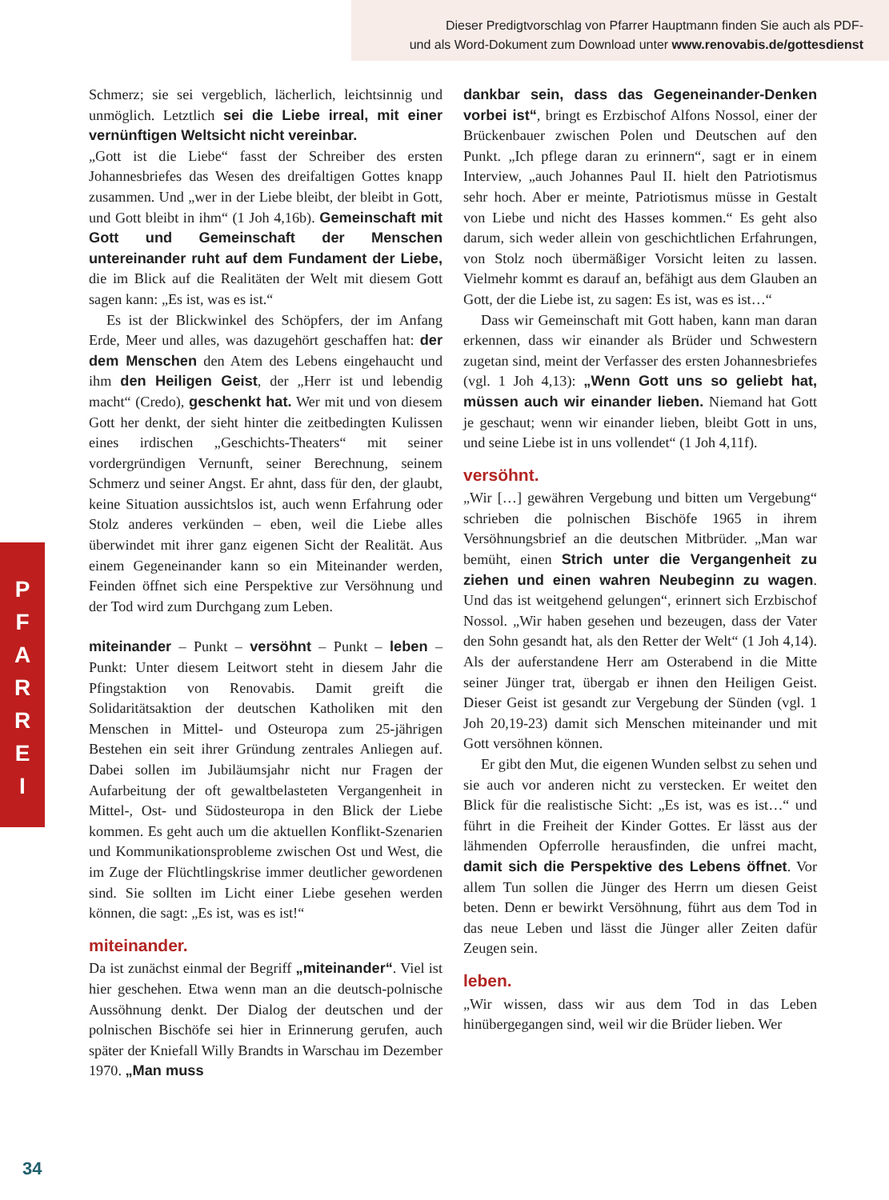Dieser Predigtvorschlag von Pfarrer Hauptmann finden Sie auch als PDF-
und als Word-Dokument zum Download unter www.renovabis.de/gottesdienst
P
F
A
R
R
E
I
Schmerz; sie sei vergeblich, lächerlich, leichtsinnig und unmöglich. Letztlich sei die Liebe irreal, mit einer vernünftigen Weltsicht nicht vereinbar.
„Gott ist die Liebe“ fasst der Schreiber des ersten Johannesbriefes das Wesen des dreifaltigen Gottes knapp zusammen. Und „wer in der Liebe bleibt, der bleibt in Gott, und Gott bleibt in ihm“ (1 Joh 4,16b). Gemeinschaft mit Gott und Gemeinschaft der Menschen untereinander ruht auf dem Fundament der Liebe, die im Blick auf die Realitäten der Welt mit diesem Gott sagen kann: „Es ist, was es ist.“
Es ist der Blickwinkel des Schöpfers, der im Anfang Erde, Meer und alles, was dazugehört geschaffen hat: der dem Menschen den Atem des Lebens eingehaucht und ihm den Heiligen Geist, der „Herr ist und lebendig macht“ (Credo), geschenkt hat. Wer mit und von diesem Gott her denkt, der sieht hinter die zeitbedingten Kulissen eines irdischen „Geschichts-Theaters“ mit seiner vordergründigen Vernunft, seiner Berechnung, seinem Schmerz und seiner Angst. Er ahnt, dass für den, der glaubt, keine Situation aussichtslos ist, auch wenn Erfahrung oder Stolz anderes verkünden – eben, weil die Liebe alles überwindet mit ihrer ganz eigenen Sicht der Realität. Aus einem Gegeneinander kann so ein Miteinander werden, Feinden öffnet sich eine Perspektive zur Versöhnung und der Tod wird zum Durchgang zum Leben.
miteinander – Punkt – versöhnt – Punkt – leben – Punkt: Unter diesem Leitwort steht in diesem Jahr die Pfingstaktion von Renovabis. Damit greift die Solidaritätsaktion der deutschen Katholiken mit den Menschen in Mittel- und Osteuropa zum 25-jährigen Bestehen ein seit ihrer Gründung zentrales Anliegen auf. Dabei sollen im Jubiläumsjahr nicht nur Fragen der Aufarbeitung der oft gewaltbelasteten Vergangenheit in Mittel-, Ost- und Südosteuropa in den Blick der Liebe kommen. Es geht auch um die aktuellen Konflikt-Szenarien und Kommunikationsprobleme zwischen Ost und West, die im Zuge der Flüchtlingskrise immer deutlicher gewordenen sind. Sie sollten im Licht einer Liebe gesehen werden können, die sagt: „Es ist, was es ist!“
miteinander.
Da ist zunächst einmal der Begriff „miteinander“. Viel ist hier geschehen. Etwa wenn man an die deutsch-polnische Aussöhnung denkt. Der Dialog der deutschen und der polnischen Bischöfe sei hier in Erinnerung gerufen, auch später der Kniefall Willy Brandts in Warschau im Dezember 1970. „Man muss
dankbar sein, dass das Gegeneinander-Denken vorbei ist“, bringt es Erzbischof Alfons Nossol, einer der Brückenbauer zwischen Polen und Deutschen auf den Punkt. „Ich pflege daran zu erinnern“, sagt er in einem Interview, „auch Johannes Paul II. hielt den Patriotismus sehr hoch. Aber er meinte, Patriotismus müsse in Gestalt von Liebe und nicht des Hasses kommen.“ Es geht also darum, sich weder allein von geschichtlichen Erfahrungen, von Stolz noch übermäßiger Vorsicht leiten zu lassen. Vielmehr kommt es darauf an, befähigt aus dem Glauben an Gott, der die Liebe ist, zu sagen: Es ist, was es ist…“
Dass wir Gemeinschaft mit Gott haben, kann man daran erkennen, dass wir einander als Brüder und Schwestern zugetan sind, meint der Verfasser des ersten Johannesbriefes (vgl. 1 Joh 4,13): „Wenn Gott uns so geliebt hat, müssen auch wir einander lieben. Niemand hat Gott je geschaut; wenn wir einander lieben, bleibt Gott in uns, und seine Liebe ist in uns vollendet“ (1 Joh 4,11f).
versöhnt.
„Wir […] gewähren Vergebung und bitten um Vergebung“ schrieben die polnischen Bischöfe 1965 in ihrem Versöhnungsbrief an die deutschen Mitbrüder. „Man war bemüht, einen Strich unter die Vergangenheit zu ziehen und einen wahren Neubeginn zu wagen. Und das ist weitgehend gelungen“, erinnert sich Erzbischof Nossol. „Wir haben gesehen und bezeugen, dass der Vater den Sohn gesandt hat, als den Retter der Welt“ (1 Joh 4,14). Als der auferstandene Herr am Osterabend in die Mitte seiner Jünger trat, übergab er ihnen den Heiligen Geist. Dieser Geist ist gesandt zur Vergebung der Sünden (vgl. 1 Joh 20,19-23) damit sich Menschen miteinander und mit Gott versöhnen können.
Er gibt den Mut, die eigenen Wunden selbst zu sehen und sie auch vor anderen nicht zu verstecken. Er weitet den Blick für die realistische Sicht: „Es ist, was es ist…“ und führt in die Freiheit der Kinder Gottes. Er lässt aus der lähmenden Opferrolle herausfinden, die unfrei macht, damit sich die Perspektive des Lebens öffnet. Vor allem Tun sollen die Jünger des Herrn um diesen Geist beten. Denn er bewirkt Versöhnung, führt aus dem Tod in das neue Leben und lässt die Jünger aller Zeiten dafür Zeugen sein.
leben.
„Wir wissen, dass wir aus dem Tod in das Leben hinübergegangen sind, weil wir die Brüder lieben. Wer
34